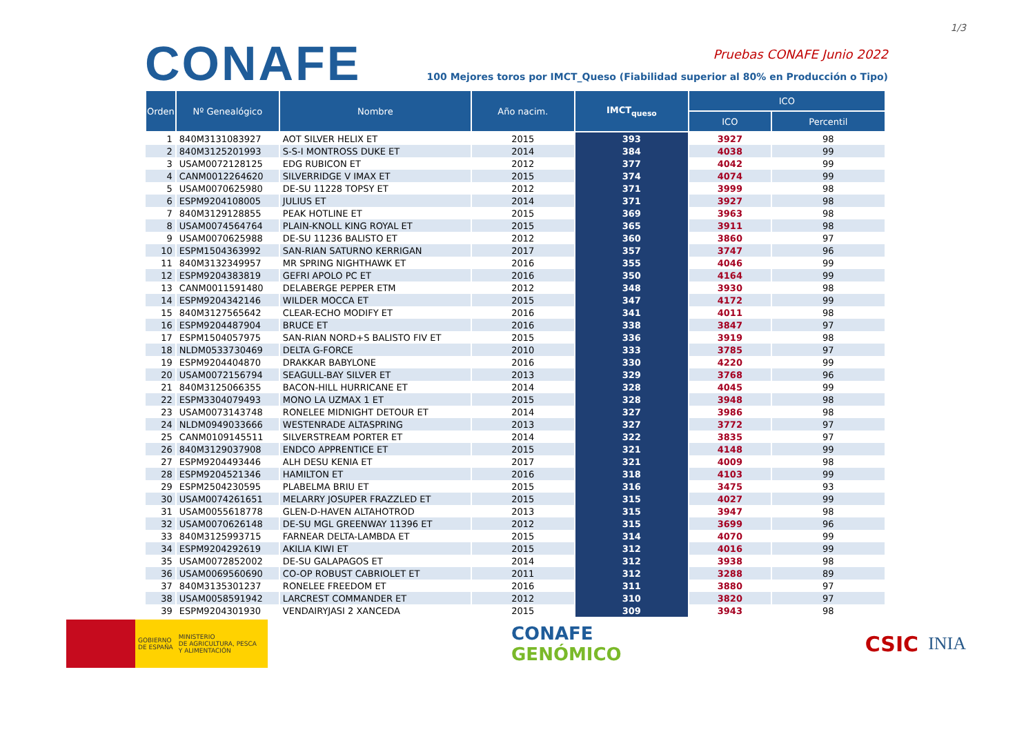1/3
CONAFE
Pruebas CONAFE Junio 2022
100 Mejores toros por IMCT_Queso (Fiabilidad superior al 80% en Producción o Tipo)
| Orden | Nº Genealógico | Nombre | Año nacim. | IMCT<sub>queso</sub> | ICO | |
| --- | --- | --- | --- | --- | --- | --- |
| | | | | | ICO | Percentil |
| 1 | 840M3131083927 | AOT SILVER HELIX ET | 2015 | 393 | 3927 | 98 |
| 2 | 840M3125201993 | S-S-I MONTROSS DUKE ET | 2014 | 384 | 4038 | 99 |
| 3 | USAM0072128125 | EDG RUBICON ET | 2012 | 377 | 4042 | 99 |
| 4 | CANM0012264620 | SILVERRIDGE V IMAX ET | 2015 | 374 | 4074 | 99 |
| 5 | USAM0070625980 | DE-SU 11228 TOPSY ET | 2012 | 371 | 3999 | 98 |
| 6 | ESPM9204108005 | JULIUS ET | 2014 | 371 | 3927 | 98 |
| 7 | 840M3129128855 | PEAK HOTLINE ET | 2015 | 369 | 3963 | 98 |
| 8 | USAM0074564764 | PLAIN-KNOLL KING ROYAL ET | 2015 | 365 | 3911 | 98 |
| 9 | USAM0070625988 | DE-SU 11236 BALISTO ET | 2012 | 360 | 3860 | 97 |
| 10 | ESPM1504363992 | SAN-RIAN SATURNO KERRIGAN | 2017 | 357 | 3747 | 96 |
| 11 | 840M3132349957 | MR SPRING NIGHTHAWK ET | 2016 | 355 | 4046 | 99 |
| 12 | ESPM9204383819 | GEFRI APOLO PC ET | 2016 | 350 | 4164 | 99 |
| 13 | CANM0011591480 | DELABERGE PEPPER ETM | 2012 | 348 | 3930 | 98 |
| 14 | ESPM9204342146 | WILDER MOCCA ET | 2015 | 347 | 4172 | 99 |
| 15 | 840M3127565642 | CLEAR-ECHO MODIFY ET | 2016 | 341 | 4011 | 98 |
| 16 | ESPM9204487904 | BRUCE ET | 2016 | 338 | 3847 | 97 |
| 17 | ESPM1504057975 | SAN-RIAN NORD+S BALISTO FIV ET | 2015 | 336 | 3919 | 98 |
| 18 | NLDM0533730469 | DELTA G-FORCE | 2010 | 333 | 3785 | 97 |
| 19 | ESPM9204404870 | DRAKKAR BABYLONE | 2016 | 330 | 4220 | 99 |
| 20 | USAM0072156794 | SEAGULL-BAY SILVER ET | 2013 | 329 | 3768 | 96 |
| 21 | 840M3125066355 | BACON-HILL HURRICANE ET | 2014 | 328 | 4045 | 99 |
| 22 | ESPM3304079493 | MONO LA UZMAX 1 ET | 2015 | 328 | 3948 | 98 |
| 23 | USAM0073143748 | RONELEE MIDNIGHT DETOUR ET | 2014 | 327 | 3986 | 98 |
| 24 | NLDM0949033666 | WESTENRADE ALTASPRING | 2013 | 327 | 3772 | 97 |
| 25 | CANM0109145511 | SILVERSTREAM PORTER ET | 2014 | 322 | 3835 | 97 |
| 26 | 840M3129037908 | ENDCO APPRENTICE ET | 2015 | 321 | 4148 | 99 |
| 27 | ESPM9204493446 | ALH DESU KENIA ET | 2017 | 321 | 4009 | 98 |
| 28 | ESPM9204521346 | HAMILTON ET | 2016 | 318 | 4103 | 99 |
| 29 | ESPM2504230595 | PLABELMA BRIU ET | 2015 | 316 | 3475 | 93 |
| 30 | USAM0074261651 | MELARRY JOSUPER FRAZZLED ET | 2015 | 315 | 4027 | 99 |
| 31 | USAM0055618778 | GLEN-D-HAVEN ALTAHOTROD | 2013 | 315 | 3947 | 98 |
| 32 | USAM0070626148 | DE-SU MGL GREENWAY 11396 ET | 2012 | 315 | 3699 | 96 |
| 33 | 840M3125993715 | FARNEAR DELTA-LAMBDA ET | 2015 | 314 | 4070 | 99 |
| 34 | ESPM9204292619 | AKILIA KIWI ET | 2015 | 312 | 4016 | 99 |
| 35 | USAM0072852002 | DE-SU GALAPAGOS ET | 2014 | 312 | 3938 | 98 |
| 36 | USAM0069560690 | CO-OP ROBUST CABRIOLET ET | 2011 | 312 | 3288 | 89 |
| 37 | 840M3135301237 | RONELEE FREEDOM ET | 2016 | 311 | 3880 | 97 |
| 38 | USAM0058591942 | LARCREST COMMANDER ET | 2012 | 310 | 3820 | 97 |
| 39 | ESPM9204301930 | VENDAIRYJASI 2 XANCEDA | 2015 | 309 | 3943 | 98 |
GOBIERNO
DE ESPAÑA
MINISTERIO
DE AGRICULTURA, PESCA
Y ALIMENTACIÓN
CONAFE
GENÓMICO
CSIC INIA